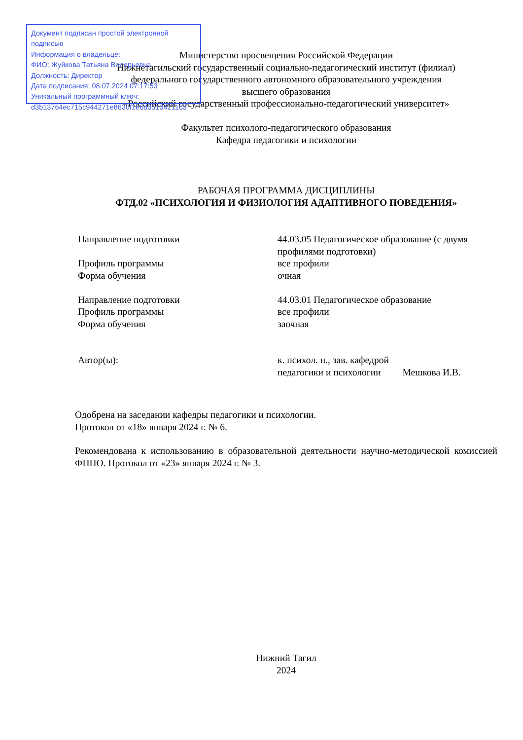Документ подписан простой электронной подписью
Информация о владельце:
ФИО: Жуйкова Татьяна Валерьевна
Должность: Директор
Дата подписания: 08.07.2024 07:17:53
Уникальный программный ключ:
d3b13764ec715c944271e8630f1e6d3513421163
Министерство просвещения Российской Федерации
Нижнетагильский государственный социально-педагогический институт (филиал)
федерального государственного автономного образовательного учреждения
высшего образования
«Российский государственный профессионально-педагогический университет»
Факультет психолого-педагогического образования
Кафедра педагогики и психологии
РАБОЧАЯ ПРОГРАММА ДИСЦИПЛИНЫ
ФТД.02 «ПСИХОЛОГИЯ И ФИЗИОЛОГИЯ АДАПТИВНОГО ПОВЕДЕНИЯ»
| Направление подготовки | 44.03.05 Педагогическое образование (с двумя профилями подготовки) |
| Профиль программы | все профили |
| Форма обучения | очная |
| Направление подготовки | 44.03.01 Педагогическое образование |
| Профиль программы | все профили |
| Форма обучения | заочная |
| Автор(ы): | к. психол. н., зав. кафедрой педагогики и психологии Мешкова И.В. |
Одобрена на заседании кафедры педагогики и психологии.
Протокол от «18» января 2024 г. № 6.
Рекомендована к использованию в образовательной деятельности научно-методической комиссией ФППО. Протокол от «23» января 2024 г. № 3.
Нижний Тагил
2024